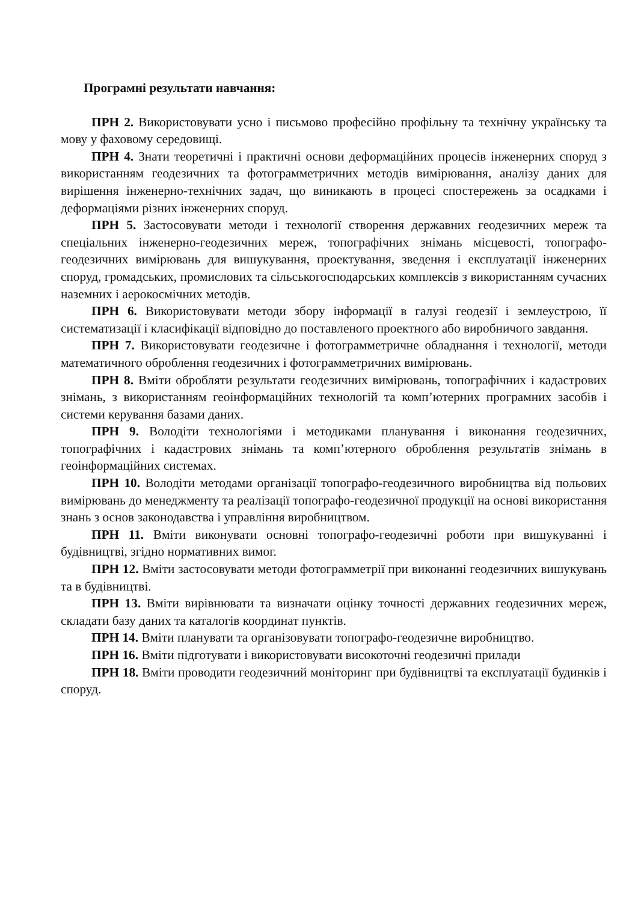Програмні результати навчання:
ПРН 2. Використовувати усно і письмово професійно профільну та технічну українську та мову у фаховому середовищі.
ПРН 4. Знати теоретичні і практичні основи деформаційних процесів інженерних споруд з використанням геодезичних та фотограмметричних методів вимірювання, аналізу даних для вирішення інженерно-технічних задач, що виникають в процесі спостережень за осадками і деформаціями різних інженерних споруд.
ПРН 5. Застосовувати методи і технології створення державних геодезичних мереж та спеціальних інженерно-геодезичних мереж, топографічних знімань місцевості, топографо-геодезичних вимірювань для вишукування, проектування, зведення і експлуатації інженерних споруд, громадських, промислових та сільськогосподарських комплексів з використанням сучасних наземних і аерокосмічних методів.
ПРН 6. Використовувати методи збору інформації в галузі геодезії і землеустрою, її систематизації і класифікації відповідно до поставленого проектного або виробничого завдання.
ПРН 7. Використовувати геодезичне і фотограмметричне обладнання і технології, методи математичного оброблення геодезичних і фотограмметричних вимірювань.
ПРН 8. Вміти обробляти результати геодезичних вимірювань, топографічних і кадастрових знімань, з використанням геоінформаційних технологій та комп’ютерних програмних засобів і системи керування базами даних.
ПРН 9. Володіти технологіями і методиками планування і виконання геодезичних, топографічних і кадастрових знімань та комп’ютерного оброблення результатів знімань в геоінформаційних системах.
ПРН 10. Володіти методами організації топографо-геодезичного виробництва від польових вимірювань до менеджменту та реалізації топографо-геодезичної продукції на основі використання знань з основ законодавства і управління виробництвом.
ПРН 11. Вміти виконувати основні топографо-геодезичні роботи при вишукуванні і будівництві, згідно нормативних вимог.
ПРН 12. Вміти застосовувати методи фотограмметрії при виконанні геодезичних вишукувань та в будівництві.
ПРН 13. Вміти вирівнювати та визначати оцінку точності державних геодезичних мереж, складати базу даних та каталогів координат пунктів.
ПРН 14. Вміти планувати та організовувати топографо-геодезичне виробництво.
ПРН 16. Вміти підготувати і використовувати високоточні геодезичні прилади
ПРН 18. Вміти проводити геодезичний моніторинг при будівництві та експлуатації будинків і споруд.